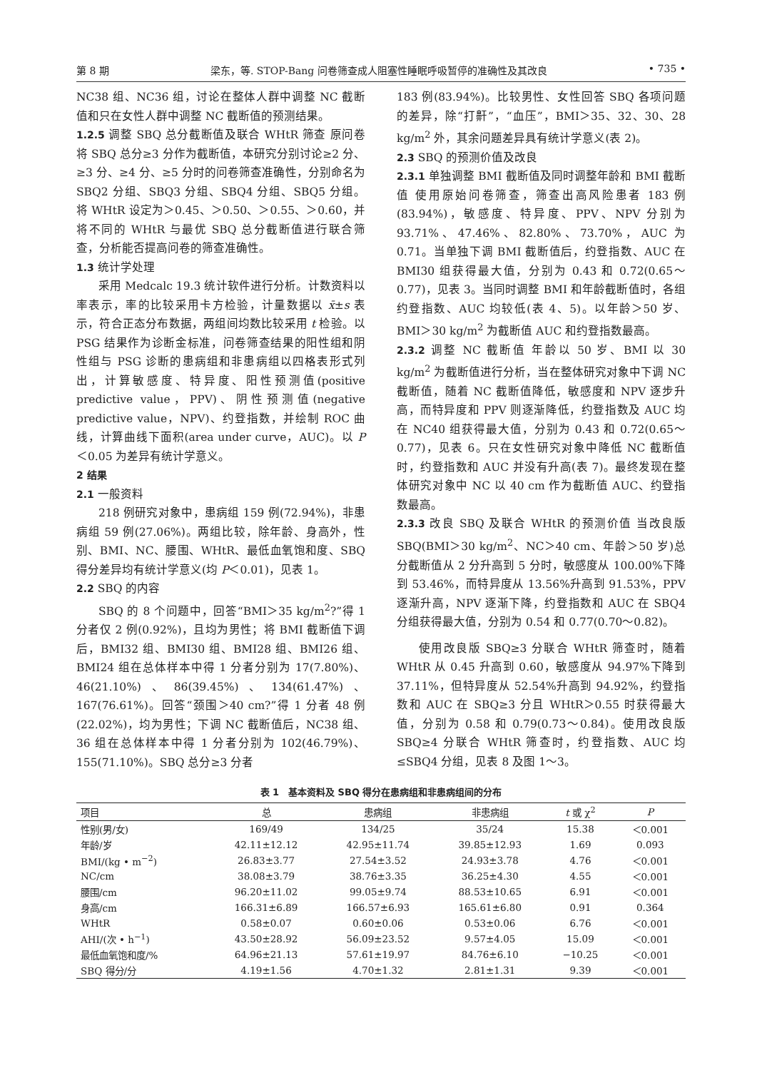第 8 期 梁东，等. STOP-Bang 问卷筛查成人阻塞性睡眠呼吸暂停的准确性及其改良 • 735 •
NC38 组、NC36 组，讨论在整体人群中调整 NC 截断值和只在女性人群中调整 NC 截断值的预测结果。
1.2.5 调整 SBQ 总分截断值及联合 WHtR 筛查 原问卷将 SBQ 总分≥3 分作为截断值，本研究分别讨论≥2 分、≥3 分、≥4 分、≥5 分时的问卷筛查准确性，分别命名为 SBQ2 分组、SBQ3 分组、SBQ4 分组、SBQ5 分组。将 WHtR 设定为＞0.45、＞0.50、＞0.55、＞0.60，并将不同的 WHtR 与最优 SBQ 总分截断值进行联合筛查，分析能否提高问卷的筛查准确性。
1.3 统计学处理
采用 Medcalc 19.3 统计软件进行分析。计数资料以率表示，率的比较采用卡方检验，计量数据以 x̄±s 表示，符合正态分布数据，两组间均数比较采用 t 检验。以 PSG 结果作为诊断金标准，问卷筛查结果的阳性组和阴性组与 PSG 诊断的患病组和非患病组以四格表形式列出，计算敏感度、特异度、阳性预测值(positive predictive value，PPV)、阴性预测值(negative predictive value，NPV)、约登指数，并绘制 ROC 曲线，计算曲线下面积(area under curve，AUC)。以 P＜0.05 为差异有统计学意义。
2 结果
2.1 一般资料
218 例研究对象中，患病组 159 例(72.94%)，非患病组 59 例(27.06%)。两组比较，除年龄、身高外，性别、BMI、NC、腰围、WHtR、最低血氧饱和度、SBQ 得分差异均有统计学意义(均 P＜0.01)，见表 1。
2.2 SBQ 的内容
SBQ 的 8 个问题中，回答“BMI＞35 kg/m<sup>2</sup>?”得 1 分者仅 2 例(0.92%)，且均为男性；将 BMI 截断值下调后，BMI32 组、BMI30 组、BMI28 组、BMI26 组、BMI24 组在总体样本中得 1 分者分别为 17(7.80%)、46(21.10%)、86(39.45%)、134(61.47%)、167(76.61%)。回答“颈围＞40 cm?”得 1 分者 48 例(22.02%)，均为男性；下调 NC 截断值后，NC38 组、36 组在总体样本中得 1 分者分别为 102(46.79%)、155(71.10%)。SBQ 总分≥3 分者
183 例(83.94%)。比较男性、女性回答 SBQ 各项问题的差异，除“打鼾”，“血压”，BMI＞35、32、30、28 kg/m<sup>2</sup> 外，其余问题差异具有统计学意义(表 2)。
2.3 SBQ 的预测价值及改良
2.3.1 单独调整 BMI 截断值及同时调整年龄和 BMI 截断值 使用原始问卷筛查，筛查出高风险患者 183 例(83.94%)，敏感度、特异度、PPV、NPV 分别为 93.71%、47.46%、82.80%、73.70%，AUC 为 0.71。当单独下调 BMI 截断值后，约登指数、AUC 在 BMI30 组获得最大值，分别为 0.43 和 0.72(0.65～0.77)，见表 3。当同时调整 BMI 和年龄截断值时，各组约登指数、AUC 均较低(表 4、5)。以年龄＞50 岁、BMI＞30 kg/m<sup>2</sup> 为截断值 AUC 和约登指数最高。
2.3.2 调整 NC 截断值 年龄以 50 岁、BMI 以 30 kg/m<sup>2</sup> 为截断值进行分析，当在整体研究对象中下调 NC 截断值，随着 NC 截断值降低，敏感度和 NPV 逐步升高，而特异度和 PPV 则逐渐降低，约登指数及 AUC 均在 NC40 组获得最大值，分别为 0.43 和 0.72(0.65～0.77)，见表 6。只在女性研究对象中降低 NC 截断值时，约登指数和 AUC 并没有升高(表 7)。最终发现在整体研究对象中 NC 以 40 cm 作为截断值 AUC、约登指数最高。
2.3.3 改良 SBQ 及联合 WHtR 的预测价值 当改良版 SBQ(BMI＞30 kg/m<sup>2</sup>、NC＞40 cm、年龄＞50 岁)总分截断值从 2 分升高到 5 分时，敏感度从 100.00%下降到 53.46%，而特异度从 13.56%升高到 91.53%，PPV 逐渐升高，NPV 逐渐下降，约登指数和 AUC 在 SBQ4 分组获得最大值，分别为 0.54 和 0.77(0.70～0.82)。
使用改良版 SBQ≥3 分联合 WHtR 筛查时，随着 WHtR 从 0.45 升高到 0.60，敏感度从 94.97%下降到 37.11%，但特异度从 52.54%升高到 94.92%，约登指数和 AUC 在 SBQ≥3 分且 WHtR＞0.55 时获得最大值，分别为 0.58 和 0.79(0.73～0.84)。使用改良版 SBQ≥4 分联合 WHtR 筛查时，约登指数、AUC 均≤SBQ4 分组，见表 8 及图 1～3。
表 1　基本资料及 SBQ 得分在患病组和非患病组间的分布
| 项目 | 总 | 患病组 | 非患病组 | t 或 χ<sup>2</sup> | P |
| --- | --- | --- | --- | --- | --- |
| 性别(男/女) | 169/49 | 134/25 | 35/24 | 15.38 | ＜0.001 |
| 年龄/岁 | 42.11±12.12 | 42.95±11.74 | 39.85±12.93 | 1.69 | 0.093 |
| BMI/(kg • m<sup>−2</sup>) | 26.83±3.77 | 27.54±3.52 | 24.93±3.78 | 4.76 | ＜0.001 |
| NC/cm | 38.08±3.79 | 38.76±3.35 | 36.25±4.30 | 4.55 | ＜0.001 |
| 腰围/cm | 96.20±11.02 | 99.05±9.74 | 88.53±10.65 | 6.91 | ＜0.001 |
| 身高/cm | 166.31±6.89 | 166.57±6.93 | 165.61±6.80 | 0.91 | 0.364 |
| WHtR | 0.58±0.07 | 0.60±0.06 | 0.53±0.06 | 6.76 | ＜0.001 |
| AHI/(次 • h<sup>−1</sup>) | 43.50±28.92 | 56.09±23.52 | 9.57±4.05 | 15.09 | ＜0.001 |
| 最低血氧饱和度/% | 64.96±21.13 | 57.61±19.97 | 84.76±6.10 | −10.25 | ＜0.001 |
| SBQ 得分/分 | 4.19±1.56 | 4.70±1.32 | 2.81±1.31 | 9.39 | ＜0.001 |